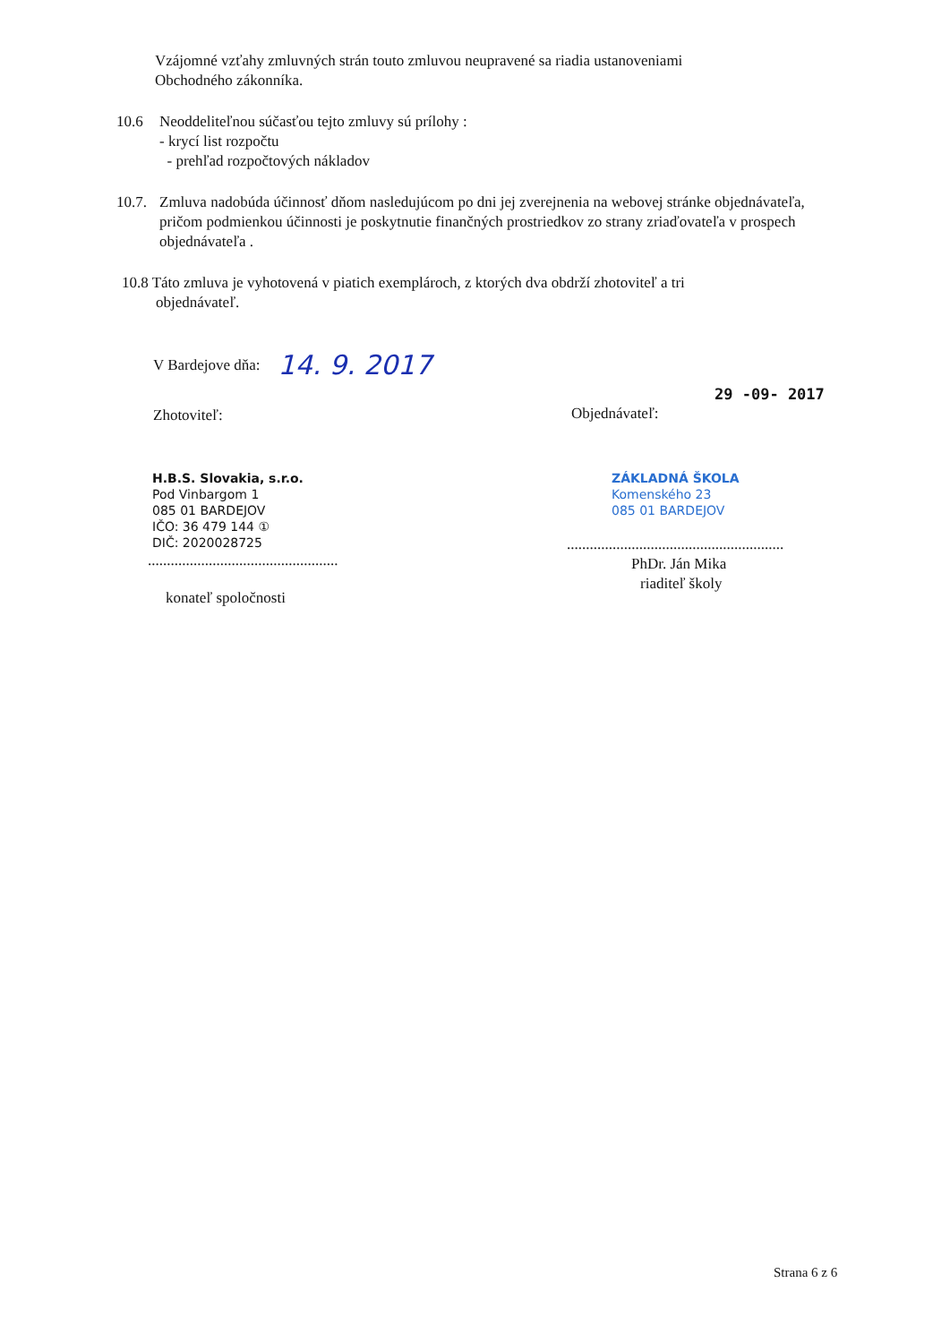Vzájomné vzťahy zmluvných strán touto zmluvou neupravené sa riadia ustanoveniami Obchodného zákonníka.
10.6 Neoddeliteľnou súčasťou tejto zmluvy sú prílohy :
- krycí list rozpočtu
- prehľad rozpočtových nákladov
10.7.
Zmluva nadobúda účinnosť dňom nasledujúcom po dni jej zverejnenia na webovej stránke objednávateľa, pričom podmienkou účinnosti je poskytnutie finančných prostriedkov zo strany zriaďovateľa v prospech objednávateľa .
10.8 Táto zmluva je vyhotovená v piatich exemplároch, z ktorých dva obdrží zhotoviteľ a tri
objednávateľ.
V Bardejove dňa: 14. 9. 2017
Zhotoviteľ:
29 -09- 2017
Objednávateľ:
H.B.S. Slovakia, s.r.o.
Pod Vinbargom 1
085 01 BARDEJOV
IČO: 36 479 144 ①
DIČ: 2020028725
..................................................
konateľ spoločnosti
ZÁKLADNÁ ŠKOLA
Komenského 23
085 01 BARDEJOV
.........................................................
PhDr. Ján Mika
riaditeľ školy
Strana 6 z 6